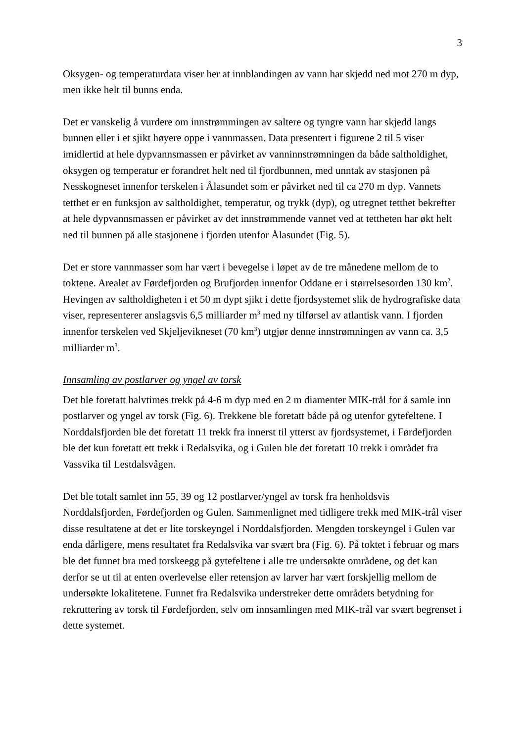3
Oksygen- og temperaturdata viser her at innblandingen av vann har skjedd ned mot 270 m dyp, men ikke helt til bunns enda.
Det er vanskelig å vurdere om innstrømmingen av saltere og tyngre vann har skjedd langs bunnen eller i et sjikt høyere oppe i vannmassen. Data presentert i figurene 2 til 5 viser imidlertid at hele dypvannsmassen er påvirket av vanninnstrømningen da både saltholdighet, oksygen og temperatur er forandret helt ned til fjordbunnen, med unntak av stasjonen på Nesskogneset innenfor terskelen i Ålasundet som er påvirket ned til ca 270 m dyp. Vannets tetthet er en funksjon av saltholdighet, temperatur, og trykk (dyp), og utregnet tetthet bekrefter at hele dypvannsmassen er påvirket av det innstrømmende vannet ved at tettheten har økt helt ned til bunnen på alle stasjonene i fjorden utenfor Ålasundet (Fig. 5).
Det er store vannmasser som har vært i bevegelse i løpet av de tre månedene mellom de to toktene. Arealet av Førdefjorden og Brufjorden innenfor Oddane er i størrelsesorden 130 km<sup>2</sup>. Hevingen av saltholdigheten i et 50 m dypt sjikt i dette fjordsystemet slik de hydrografiske data viser, representerer anslagsvis 6,5 milliarder m<sup>3</sup> med ny tilførsel av atlantisk vann. I fjorden innenfor terskelen ved Skjeljevikneset (70 km<sup>3</sup>) utgjør denne innstrømningen av vann ca. 3,5 milliarder m<sup>3</sup>.
Innsamling av postlarver og yngel av torsk
Det ble foretatt halvtimes trekk på 4-6 m dyp med en 2 m diamenter MIK-trål for å samle inn postlarver og yngel av torsk (Fig. 6). Trekkene ble foretatt både på og utenfor gytefeltene. I Norddalsfjorden ble det foretatt 11 trekk fra innerst til ytterst av fjordsystemet, i Førdefjorden ble det kun foretatt ett trekk i Redalsvika, og i Gulen ble det foretatt 10 trekk i området fra Vassvika til Lestdalsvågen.
Det ble totalt samlet inn 55, 39 og 12 postlarver/yngel av torsk fra henholdsvis Norddalsfjorden, Førdefjorden og Gulen. Sammenlignet med tidligere trekk med MIK-trål viser disse resultatene at det er lite torskeyngel i Norddalsfjorden. Mengden torskeyngel i Gulen var enda dårligere, mens resultatet fra Redalsvika var svært bra (Fig. 6). På toktet i februar og mars ble det funnet bra med torskeegg på gytefeltene i alle tre undersøkte områdene, og det kan derfor se ut til at enten overlevelse eller retensjon av larver har vært forskjellig mellom de undersøkte lokalitetene. Funnet fra Redalsvika understreker dette områdets betydning for rekruttering av torsk til Førdefjorden, selv om innsamlingen med MIK-trål var svært begrenset i dette systemet.